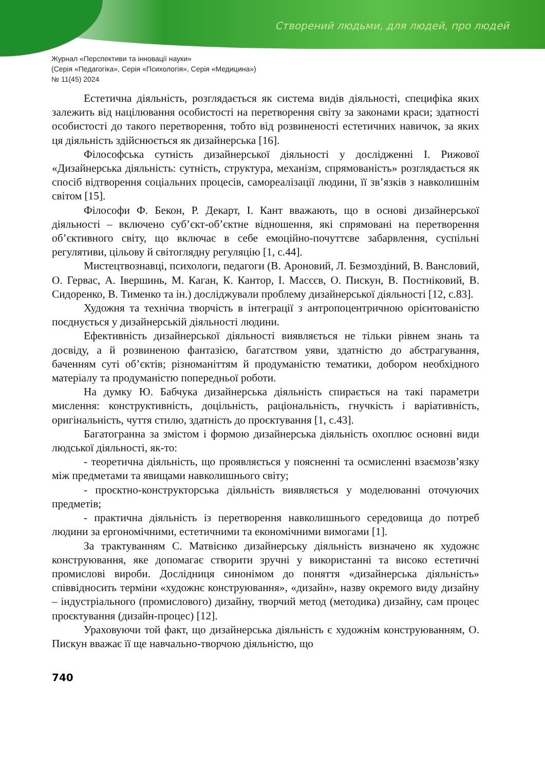Створений людьми, для людей, про людей
Журнал «Перспективи та інновації науки»
(Серія «Педагогіка», Серія «Психологія», Серія «Медицина»)
№ 11(45) 2024
Естетична діяльність, розглядається як система видів діяльності, специфіка яких залежить від націлювання особистості на перетворення світу за законами краси; здатності особистості до такого перетворення, тобто від розвиненості естетичних навичок, за яких ця діяльність здійснюється як дизайнерська [16].
Філософська сутність дизайнерської діяльності у дослідженні І. Рижової «Дизайнерська діяльність: сутність, структура, механізм, спрямованість» розглядається як спосіб відтворення соціальних процесів, самореалізації людини, її зв’язків з навколишнім світом [15].
Філософи Ф. Бекон, Р. Декарт, І. Кант вважають, що в основі дизайнерської діяльності – включено суб’єкт-об’єктне відношення, які спрямовані на перетворення об’єктивного світу, що включає в себе емоційно-почуттєве забарвлення, суспільні регулятиви, цільову й світоглядну регуляцію [1, с.44].
Мистецтвознавці, психологи, педагоги (В. Ароновий, Л. Безмоздіний, В. Вансловий, О. Гервас, А. Івершинь, М. Каган, К. Кантор, І. Масєєв, О. Пискун, В. Постніковий, В. Сидоренко, В. Тименко та ін.) досліджували проблему дизайнерської діяльності [12, с.83].
Художня та технічна творчість в інтеграції з антропоцентричною орієнтованістю поєднується у дизайнерській діяльності людини.
Ефективність дизайнерської діяльності виявляється не тільки рівнем знань та досвіду, а й розвиненою фантазією, багатством уяви, здатністю до абстрагування, баченням суті об’єктів; різноманіттям й продуманістю тематики, добором необхідного матеріалу та продуманістю попередньої роботи.
На думку Ю. Бабчука дизайнерська діяльність спирається на такі параметри мислення: конструктивність, доцільність, раціональність, гнучкість і варіативність, оригінальність, чуття стилю, здатність до проєктування [1, с.43].
Багатогранна за змістом і формою дизайнерська діяльність охоплює основні види людської діяльності, як-то:
- теоретична діяльність, що проявляється у поясненні та осмисленні взаємозв’язку між предметами та явищами навколишнього світу;
- проєктно-конструкторська діяльність виявляється у моделюванні оточуючих предметів;
- практична діяльність із перетворення навколишнього середовища до потреб людини за ергономічними, естетичними та економічними вимогами [1].
За трактуванням С. Матвієнко дизайнерську діяльність визначено як художнє конструювання, яке допомагає створити зручні у використанні та високо естетичні промислові вироби. Дослідниця синонімом до поняття «дизайнерська діяльність» співвідносить терміни «художнє конструювання», «дизайн», назву окремого виду дизайну – індустріального (промислового) дизайну, творчий метод (методика) дизайну, сам процес проєктування (дизайн-процес) [12].
Ураховуючи той факт, що дизайнерська діяльність є художнім конструюванням, О. Пискун вважає її ще навчально-творчою діяльністю, що
740